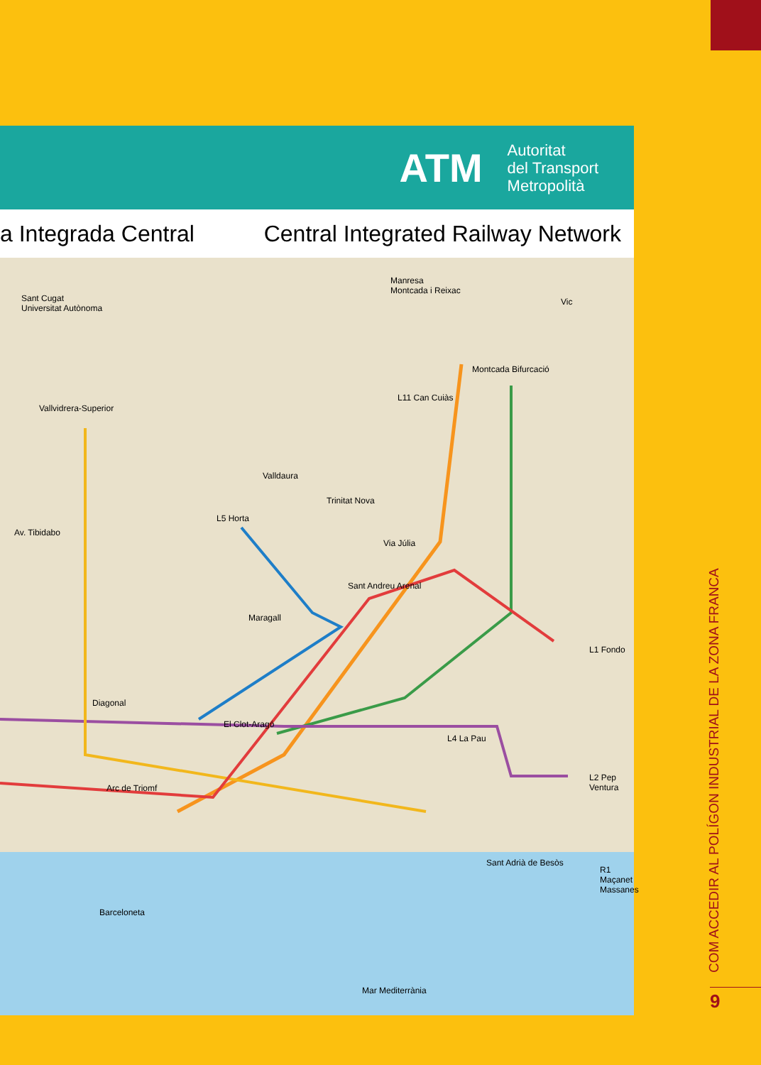ATM Autoritat
del Transport
Metropolità
a Integrada Central Central Integrated Railway Network
Sant Cugat
Universitat Autònoma
Manresa
Montcada i Reixac
Vic
Montcada Bifurcació
L11 Can Cuiàs
Vallvidrera-Superior
Valldaura
Trinitat Nova
L5 Horta
Av. Tibidabo
Via Júlia
Sant Andreu Arenal
Maragall
L1 Fondo
Diagonal
El Clot-Aragó
L4 La Pau
L2 Pep Ventura
Arc de Triomf
Sant Adrià de Besòs
R1 Maçanet Massanes
Barceloneta
Mar Mediterrània
COM ACCEDIR AL POLÍGON INDUSTRIAL DE LA ZONA FRANCA
9